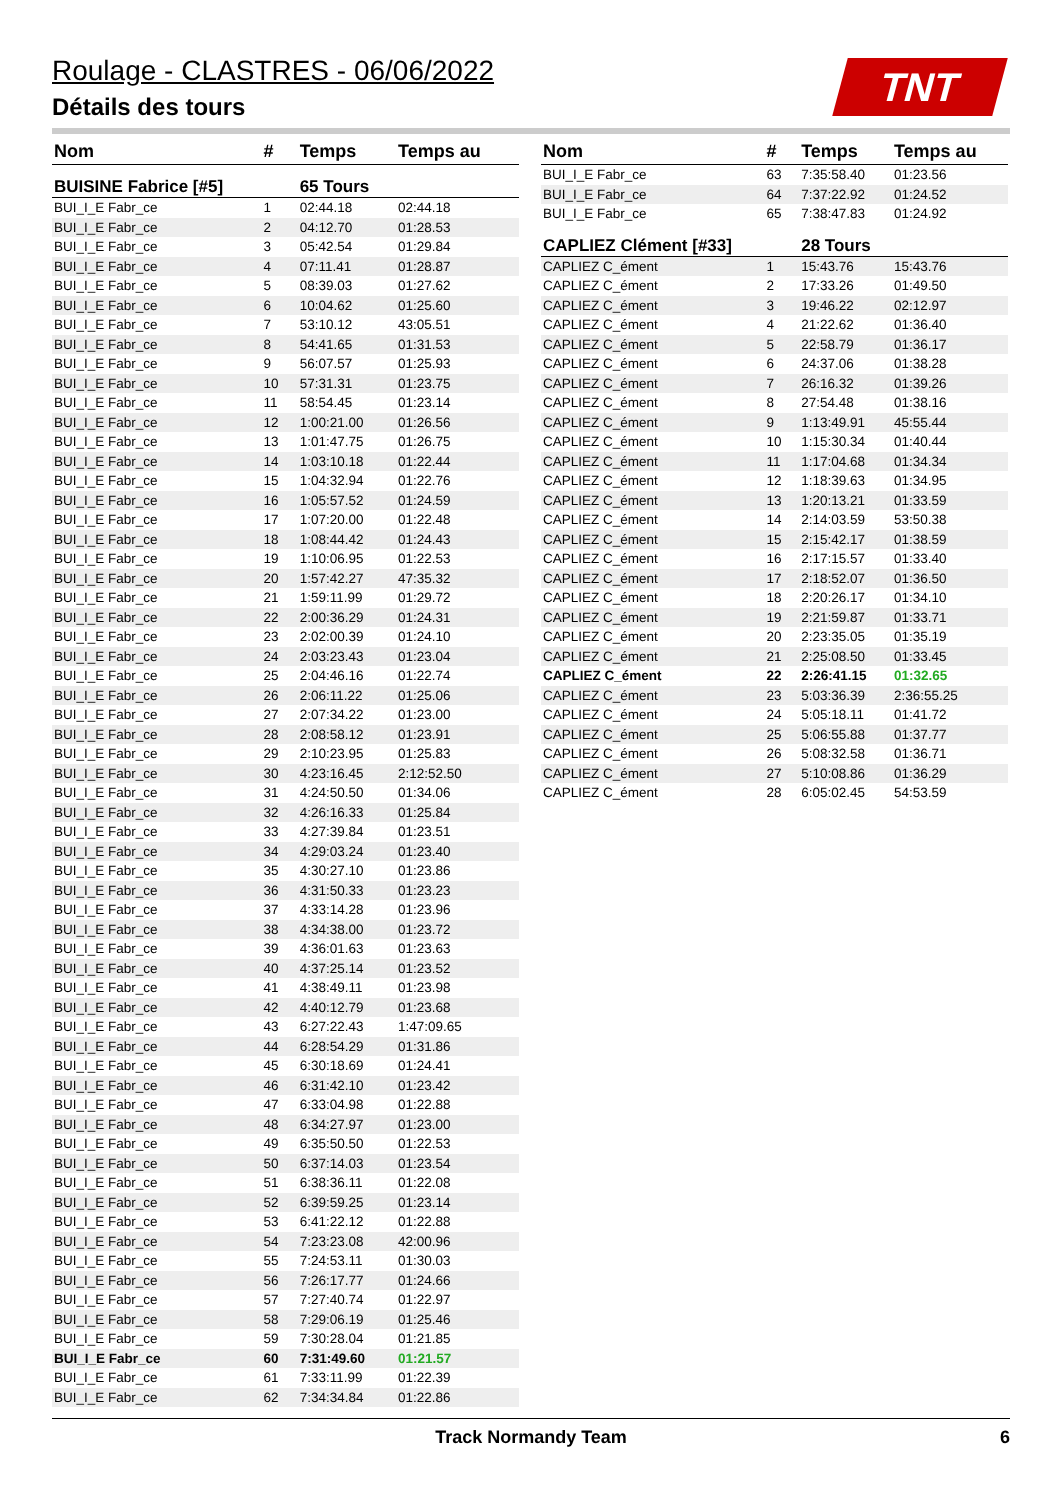Roulage - CLASTRES - 06/06/2022
Détails des tours
TNT
| Nom | # | Temps | Temps au |
| --- | --- | --- | --- |
| BUISINE Fabrice [#5] | | 65 Tours | |
| BUI_I_E Fabr_ce | 1 | 02:44.18 | 02:44.18 |
| BUI_I_E Fabr_ce | 2 | 04:12.70 | 01:28.53 |
| BUI_I_E Fabr_ce | 3 | 05:42.54 | 01:29.84 |
| BUI_I_E Fabr_ce | 4 | 07:11.41 | 01:28.87 |
| BUI_I_E Fabr_ce | 5 | 08:39.03 | 01:27.62 |
| BUI_I_E Fabr_ce | 6 | 10:04.62 | 01:25.60 |
| BUI_I_E Fabr_ce | 7 | 53:10.12 | 43:05.51 |
| BUI_I_E Fabr_ce | 8 | 54:41.65 | 01:31.53 |
| BUI_I_E Fabr_ce | 9 | 56:07.57 | 01:25.93 |
| BUI_I_E Fabr_ce | 10 | 57:31.31 | 01:23.75 |
| BUI_I_E Fabr_ce | 11 | 58:54.45 | 01:23.14 |
| BUI_I_E Fabr_ce | 12 | 1:00:21.00 | 01:26.56 |
| BUI_I_E Fabr_ce | 13 | 1:01:47.75 | 01:26.75 |
| BUI_I_E Fabr_ce | 14 | 1:03:10.18 | 01:22.44 |
| BUI_I_E Fabr_ce | 15 | 1:04:32.94 | 01:22.76 |
| BUI_I_E Fabr_ce | 16 | 1:05:57.52 | 01:24.59 |
| BUI_I_E Fabr_ce | 17 | 1:07:20.00 | 01:22.48 |
| BUI_I_E Fabr_ce | 18 | 1:08:44.42 | 01:24.43 |
| BUI_I_E Fabr_ce | 19 | 1:10:06.95 | 01:22.53 |
| BUI_I_E Fabr_ce | 20 | 1:57:42.27 | 47:35.32 |
| BUI_I_E Fabr_ce | 21 | 1:59:11.99 | 01:29.72 |
| BUI_I_E Fabr_ce | 22 | 2:00:36.29 | 01:24.31 |
| BUI_I_E Fabr_ce | 23 | 2:02:00.39 | 01:24.10 |
| BUI_I_E Fabr_ce | 24 | 2:03:23.43 | 01:23.04 |
| BUI_I_E Fabr_ce | 25 | 2:04:46.16 | 01:22.74 |
| BUI_I_E Fabr_ce | 26 | 2:06:11.22 | 01:25.06 |
| BUI_I_E Fabr_ce | 27 | 2:07:34.22 | 01:23.00 |
| BUI_I_E Fabr_ce | 28 | 2:08:58.12 | 01:23.91 |
| BUI_I_E Fabr_ce | 29 | 2:10:23.95 | 01:25.83 |
| BUI_I_E Fabr_ce | 30 | 4:23:16.45 | 2:12:52.50 |
| BUI_I_E Fabr_ce | 31 | 4:24:50.50 | 01:34.06 |
| BUI_I_E Fabr_ce | 32 | 4:26:16.33 | 01:25.84 |
| BUI_I_E Fabr_ce | 33 | 4:27:39.84 | 01:23.51 |
| BUI_I_E Fabr_ce | 34 | 4:29:03.24 | 01:23.40 |
| BUI_I_E Fabr_ce | 35 | 4:30:27.10 | 01:23.86 |
| BUI_I_E Fabr_ce | 36 | 4:31:50.33 | 01:23.23 |
| BUI_I_E Fabr_ce | 37 | 4:33:14.28 | 01:23.96 |
| BUI_I_E Fabr_ce | 38 | 4:34:38.00 | 01:23.72 |
| BUI_I_E Fabr_ce | 39 | 4:36:01.63 | 01:23.63 |
| BUI_I_E Fabr_ce | 40 | 4:37:25.14 | 01:23.52 |
| BUI_I_E Fabr_ce | 41 | 4:38:49.11 | 01:23.98 |
| BUI_I_E Fabr_ce | 42 | 4:40:12.79 | 01:23.68 |
| BUI_I_E Fabr_ce | 43 | 6:27:22.43 | 1:47:09.65 |
| BUI_I_E Fabr_ce | 44 | 6:28:54.29 | 01:31.86 |
| BUI_I_E Fabr_ce | 45 | 6:30:18.69 | 01:24.41 |
| BUI_I_E Fabr_ce | 46 | 6:31:42.10 | 01:23.42 |
| BUI_I_E Fabr_ce | 47 | 6:33:04.98 | 01:22.88 |
| BUI_I_E Fabr_ce | 48 | 6:34:27.97 | 01:23.00 |
| BUI_I_E Fabr_ce | 49 | 6:35:50.50 | 01:22.53 |
| BUI_I_E Fabr_ce | 50 | 6:37:14.03 | 01:23.54 |
| BUI_I_E Fabr_ce | 51 | 6:38:36.11 | 01:22.08 |
| BUI_I_E Fabr_ce | 52 | 6:39:59.25 | 01:23.14 |
| BUI_I_E Fabr_ce | 53 | 6:41:22.12 | 01:22.88 |
| BUI_I_E Fabr_ce | 54 | 7:23:23.08 | 42:00.96 |
| BUI_I_E Fabr_ce | 55 | 7:24:53.11 | 01:30.03 |
| BUI_I_E Fabr_ce | 56 | 7:26:17.77 | 01:24.66 |
| BUI_I_E Fabr_ce | 57 | 7:27:40.74 | 01:22.97 |
| BUI_I_E Fabr_ce | 58 | 7:29:06.19 | 01:25.46 |
| BUI_I_E Fabr_ce | 59 | 7:30:28.04 | 01:21.85 |
| BUI_I_E Fabr_ce | 60 | 7:31:49.60 | 01:21.57 |
| BUI_I_E Fabr_ce | 61 | 7:33:11.99 | 01:22.39 |
| BUI_I_E Fabr_ce | 62 | 7:34:34.84 | 01:22.86 |
| Nom | # | Temps | Temps au |
| --- | --- | --- | --- |
| BUI_I_E Fabr_ce | 63 | 7:35:58.40 | 01:23.56 |
| BUI_I_E Fabr_ce | 64 | 7:37:22.92 | 01:24.52 |
| BUI_I_E Fabr_ce | 65 | 7:38:47.83 | 01:24.92 |
| CAPLIEZ Clément [#33] | | 28 Tours | |
| CAPLIEZ C_ément | 1 | 15:43.76 | 15:43.76 |
| CAPLIEZ C_ément | 2 | 17:33.26 | 01:49.50 |
| CAPLIEZ C_ément | 3 | 19:46.22 | 02:12.97 |
| CAPLIEZ C_ément | 4 | 21:22.62 | 01:36.40 |
| CAPLIEZ C_ément | 5 | 22:58.79 | 01:36.17 |
| CAPLIEZ C_ément | 6 | 24:37.06 | 01:38.28 |
| CAPLIEZ C_ément | 7 | 26:16.32 | 01:39.26 |
| CAPLIEZ C_ément | 8 | 27:54.48 | 01:38.16 |
| CAPLIEZ C_ément | 9 | 1:13:49.91 | 45:55.44 |
| CAPLIEZ C_ément | 10 | 1:15:30.34 | 01:40.44 |
| CAPLIEZ C_ément | 11 | 1:17:04.68 | 01:34.34 |
| CAPLIEZ C_ément | 12 | 1:18:39.63 | 01:34.95 |
| CAPLIEZ C_ément | 13 | 1:20:13.21 | 01:33.59 |
| CAPLIEZ C_ément | 14 | 2:14:03.59 | 53:50.38 |
| CAPLIEZ C_ément | 15 | 2:15:42.17 | 01:38.59 |
| CAPLIEZ C_ément | 16 | 2:17:15.57 | 01:33.40 |
| CAPLIEZ C_ément | 17 | 2:18:52.07 | 01:36.50 |
| CAPLIEZ C_ément | 18 | 2:20:26.17 | 01:34.10 |
| CAPLIEZ C_ément | 19 | 2:21:59.87 | 01:33.71 |
| CAPLIEZ C_ément | 20 | 2:23:35.05 | 01:35.19 |
| CAPLIEZ C_ément | 21 | 2:25:08.50 | 01:33.45 |
| CAPLIEZ C_ément | 22 | 2:26:41.15 | 01:32.65 |
| CAPLIEZ C_ément | 23 | 5:03:36.39 | 2:36:55.25 |
| CAPLIEZ C_ément | 24 | 5:05:18.11 | 01:41.72 |
| CAPLIEZ C_ément | 25 | 5:06:55.88 | 01:37.77 |
| CAPLIEZ C_ément | 26 | 5:08:32.58 | 01:36.71 |
| CAPLIEZ C_ément | 27 | 5:10:08.86 | 01:36.29 |
| CAPLIEZ C_ément | 28 | 6:05:02.45 | 54:53.59 |
Track Normandy Team 6